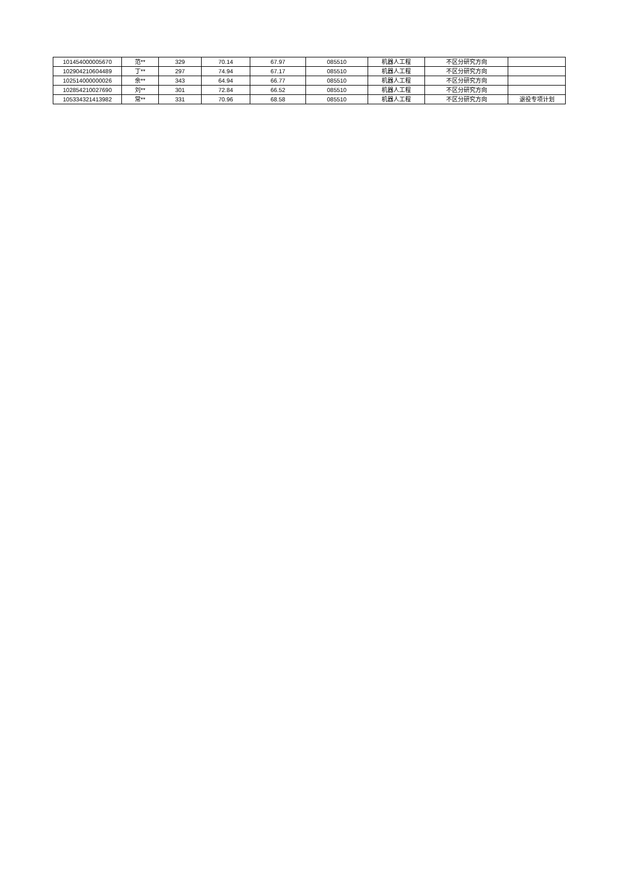| 101454000005670 | 范** | 329 | 70.14 | 67.97 | 085510 | 机器人工程 | 不区分研究方向 | |
| 102904210604489 | 丁** | 297 | 74.94 | 67.17 | 085510 | 机器人工程 | 不区分研究方向 | |
| 102514000000026 | 余** | 343 | 64.94 | 66.77 | 085510 | 机器人工程 | 不区分研究方向 | |
| 102854210027690 | 刘** | 301 | 72.84 | 66.52 | 085510 | 机器人工程 | 不区分研究方向 | |
| 105334321413982 | 常** | 331 | 70.96 | 68.58 | 085510 | 机器人工程 | 不区分研究方向 | 退役专项计划 |